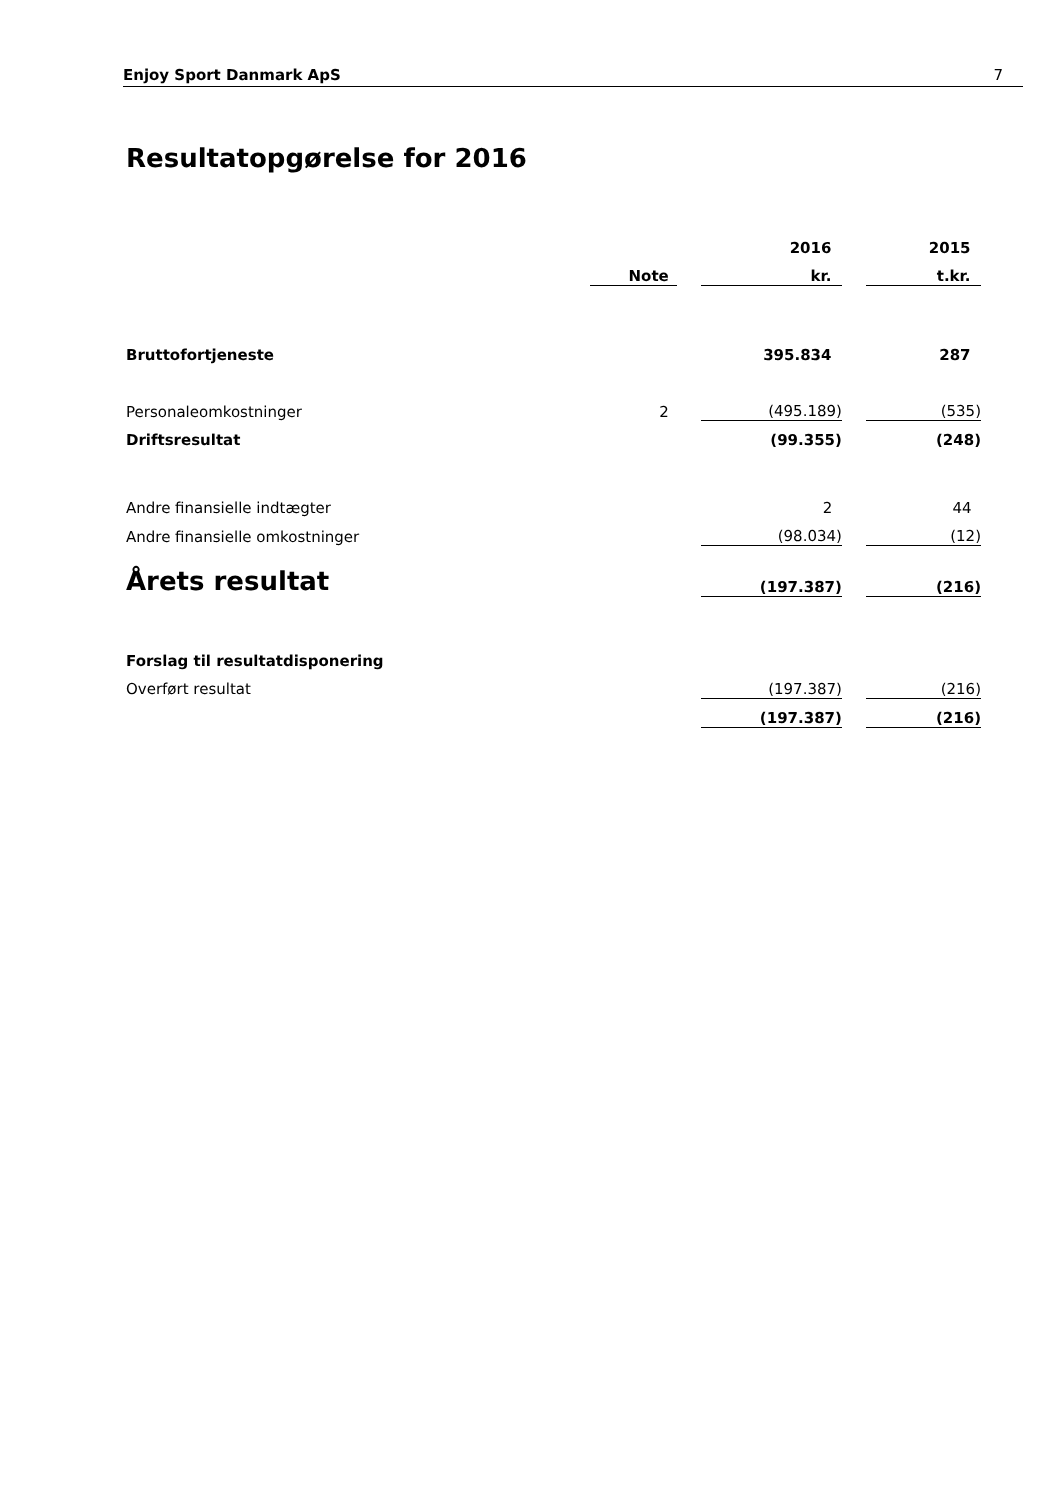Enjoy Sport Danmark ApS 7
Resultatopgørelse for 2016
| | | | 2016 | | 2015 |
| | Note | | kr. | | t.kr. |
| Bruttofortjeneste | | | 395.834 | | 287 |
| Personaleomkostninger | 2 | | (495.189) | | (535) |
| Driftsresultat | | | (99.355) | | (248) |
| Andre finansielle indtægter | | | 2 | | 44 |
| Andre finansielle omkostninger | | | (98.034) | | (12) |
| Årets resultat | | | (197.387) | | (216) |
| Forslag til resultatdisponering | | | | | |
| Overført resultat | | | (197.387) | | (216) |
| | | | (197.387) | | (216) |